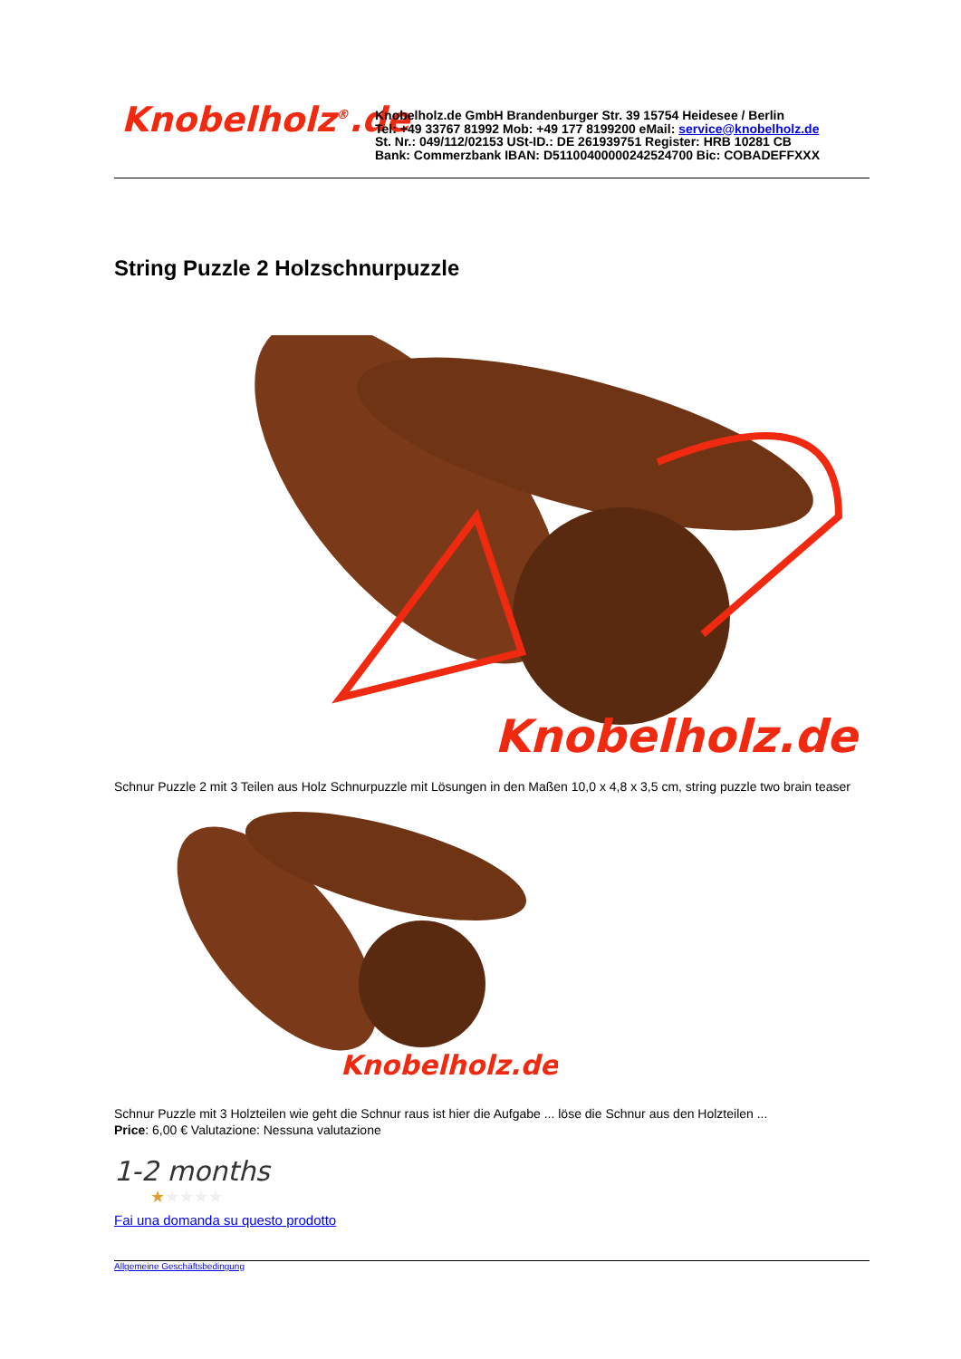Knobelholz<sup>®</sup>.de
Knobelholz.de GmbH Brandenburger Str. 39 15754 Heidesee / Berlin
Tel: +49 33767 81992 Mob: +49 177 8199200 eMail: service@knobelholz.de
St. Nr.: 049/112/02153 USt-ID.: DE 261939751 Register: HRB 10281 CB
Bank: Commerzbank IBAN: D51100400000242524700 Bic: COBADEFFXXX
String Puzzle 2 Holzschnurpuzzle
Knobelholz.de
Schnur Puzzle 2 mit 3 Teilen aus Holz Schnurpuzzle mit Lösungen in den Maßen 10,0 x 4,8 x 3,5 cm, string puzzle two brain teaser
Knobelholz.de
Schnur Puzzle mit 3 Holzteilen wie geht die Schnur raus ist hier die Aufgabe ... löse die Schnur aus den Holzteilen ...
Price: 6,00 € Valutazione: Nessuna valutazione
1-2 months
★★★★★
Fai una domanda su questo prodotto
Allgemeine Geschäftsbedingung